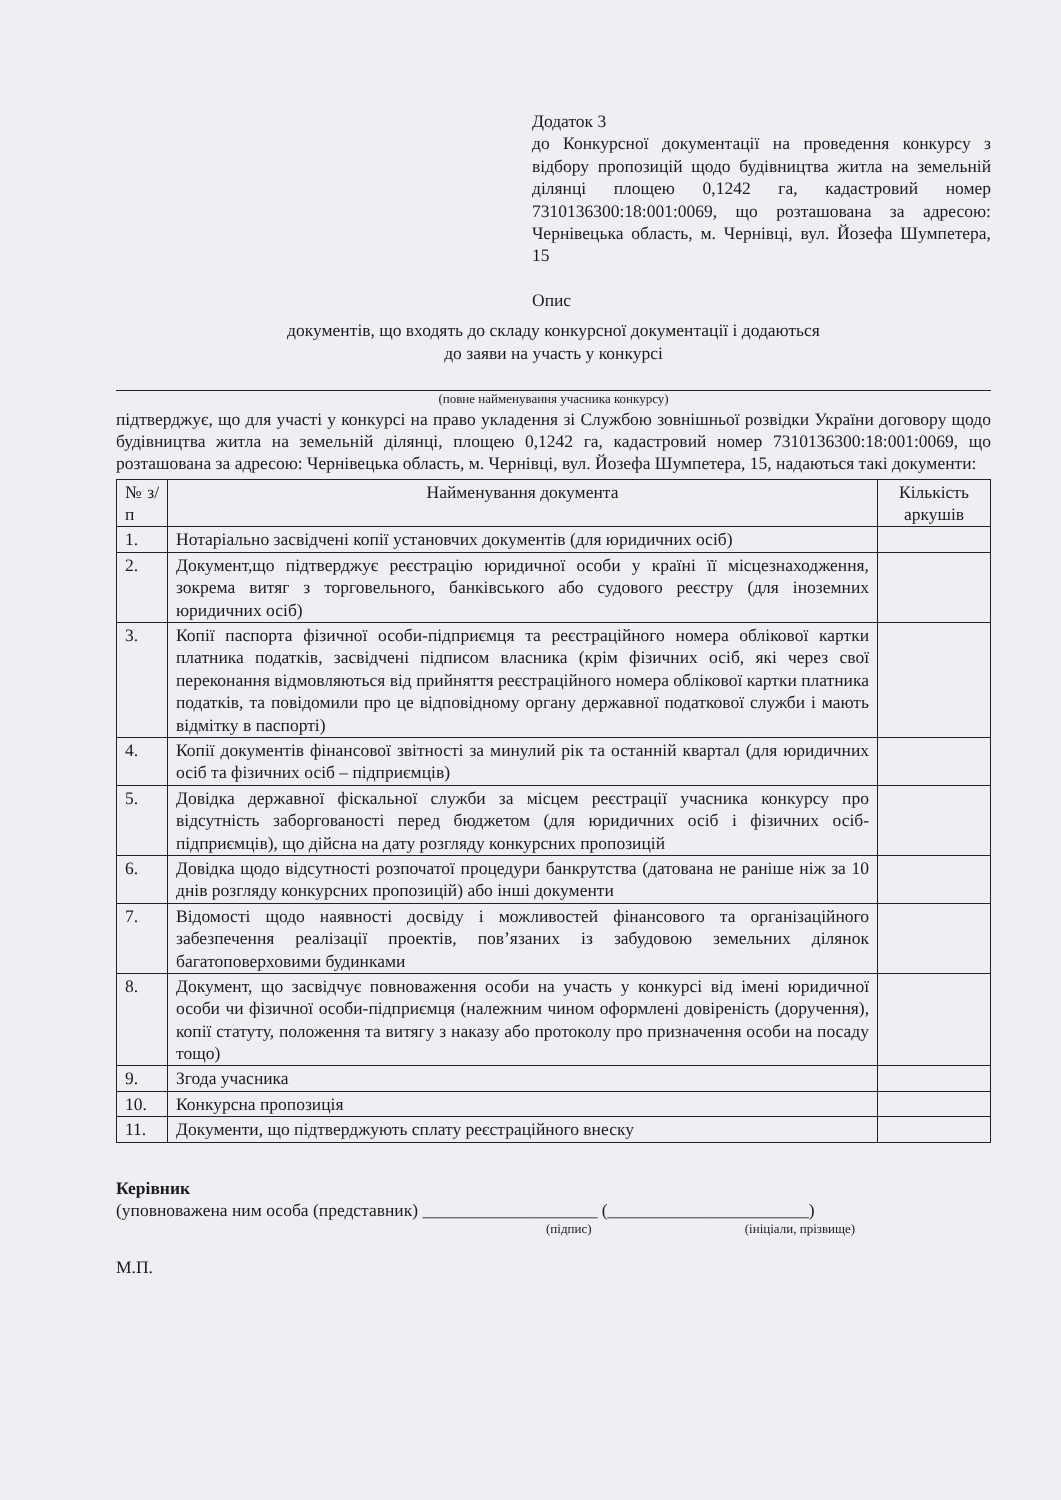Додаток 3
до Конкурсної документації на проведення конкурсу з відбору пропозицій щодо будівництва житла на земельній ділянці площею 0,1242 га, кадастровий номер 7310136300:18:001:0069, що розташована за адресою: Чернівецька область, м. Чернівці, вул. Йозефа Шумпетера, 15
Опис
документів, що входять до складу конкурсної документації і додаються
до заяви на участь у конкурсі
(повне найменування учасника конкурсу)
підтверджує, що для участі у конкурсі на право укладення зі Службою зовнішньої розвідки України договору щодо будівництва житла на земельній ділянці, площею 0,1242 га, кадастровий номер 7310136300:18:001:0069, що розташована за адресою: Чернівецька область, м. Чернівці, вул. Йозефа Шумпетера, 15, надаються такі документи:
| № з/п | Найменування документа | Кількість аркушів |
| --- | --- | --- |
| 1. | Нотаріально засвідчені копії установчих документів (для юридичних осіб) | |
| 2. | Документ,що підтверджує реєстрацію юридичної особи у країні її місцезнаходження, зокрема витяг з торговельного, банківського або судового реєстру (для іноземних юридичних осіб) | |
| 3. | Копії паспорта фізичної особи-підприємця та реєстраційного номера облікової картки платника податків, засвідчені підписом власника (крім фізичних осіб, які через свої переконання відмовляються від прийняття реєстраційного номера облікової картки платника податків, та повідомили про це відповідному органу державної податкової служби і мають відмітку в паспорті) | |
| 4. | Копії документів фінансової звітності за минулий рік та останній квартал (для юридичних осіб та фізичних осіб – підприємців) | |
| 5. | Довідка державної фіскальної служби за місцем реєстрації учасника конкурсу про відсутність заборгованості перед бюджетом (для юридичних осіб і фізичних осіб-підприємців), що дійсна на дату розгляду конкурсних пропозицій | |
| 6. | Довідка щодо відсутності розпочатої процедури банкрутства (датована не раніше ніж за 10 днів розгляду конкурсних пропозицій) або інші документи | |
| 7. | Відомості щодо наявності досвіду і можливостей фінансового та організаційного забезпечення реалізації проектів, пов’язаних із забудовою земельних ділянок багатоповерховими будинками | |
| 8. | Документ, що засвідчує повноваження особи на участь у конкурсі від імені юридичної особи чи фізичної особи-підприємця (належним чином оформлені довіреність (доручення), копії статуту, положення та витягу з наказу або протоколу про призначення особи на посаду тощо) | |
| 9. | Згода учасника | |
| 10. | Конкурсна пропозиція | |
| 11. | Документи, що підтверджують сплату реєстраційного внеску | |
Керівник
(уповноважена ним особа (представник) ____________________ (_______________________)
(підпис) (ініціали, прізвище)
М.П.